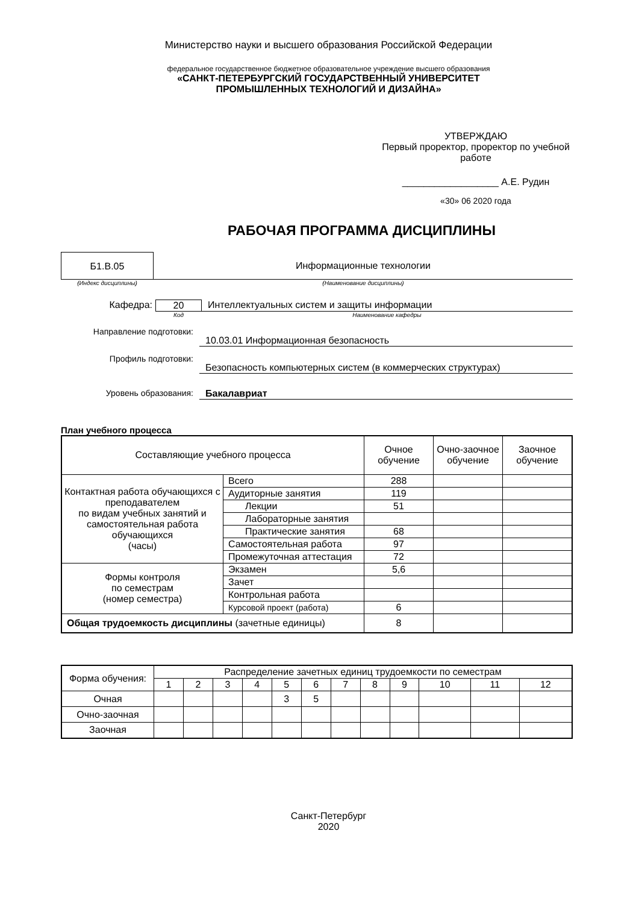Министерство науки и высшего образования Российской Федерации
федеральное государственное бюджетное образовательное учреждение высшего образования
«САНКТ-ПЕТЕРБУРГСКИЙ ГОСУДАРСТВЕННЫЙ УНИВЕРСИТЕТ
ПРОМЫШЛЕННЫХ ТЕХНОЛОГИЙ И ДИЗАЙНА»
УТВЕРЖДАЮ
Первый проректор, проректор по учебной работе
__________________ А.Е. Рудин
«30» 06 2020 года
РАБОЧАЯ ПРОГРАММА ДИСЦИПЛИНЫ
Б1.В.05 Информационные технологии
(Индекс дисциплины) (Наименование дисциплины)
Кафедра: 20 Интеллектуальных систем и защиты информации
Код Наименование кафедры
Направление подготовки:
10.03.01 Информационная безопасность
Профиль подготовки:
Безопасность компьютерных систем (в коммерческих структурах)
Уровень образования: Бакалавриат
План учебного процесса
| Составляющие учебного процесса | | Очное обучение | Очно-заочное обучение | Заочное обучение |
| Контактная работа обучающихся с преподавателем по видам учебных занятий и самостоятельная работа обучающихся (часы) | Всего | 288 | | |
| | Аудиторные занятия | 119 | | |
| | Лекции | 51 | | |
| | Лабораторные занятия | | | |
| | Практические занятия | 68 | | |
| | Самостоятельная работа | 97 | | |
| | Промежуточная аттестация | 72 | | |
| Формы контроля по семестрам (номер семестра) | Экзамен | 5,6 | | |
| | Зачет | | | |
| | Контрольная работа | | | |
| | Курсовой проект (работа) | 6 | | |
| Общая трудоемкость дисциплины (зачетные единицы) | | 8 | | |
| Форма обучения: | Распределение зачетных единиц трудоемкости по семестрам | | | | | | | | | | | |
| | 1 | 2 | 3 | 4 | 5 | 6 | 7 | 8 | 9 | 10 | 11 | 12 |
| Очная | | | | | 3 | 5 | | | | | | |
| Очно-заочная | | | | | | | | | | | | |
| Заочная | | | | | | | | | | | | |
Санкт-Петербург
2020